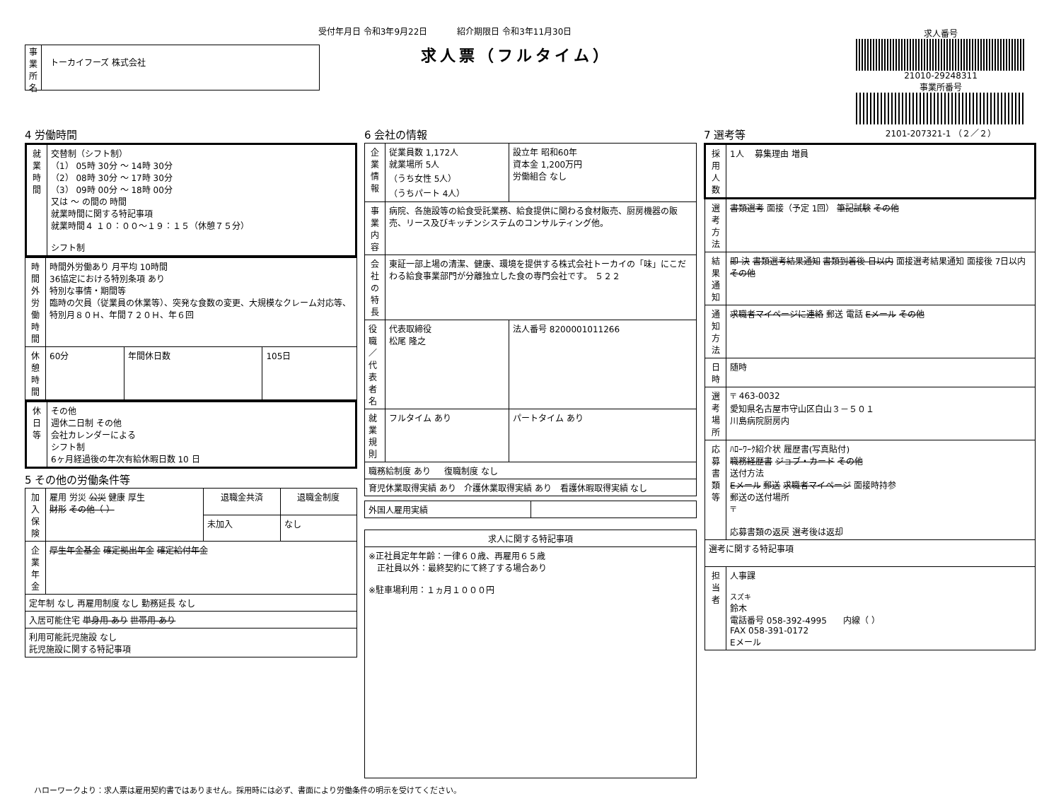受付年月日 令和3年9月22日 紹介期限日 令和3年11月30日
事業所名
トーカイフーズ 株式会社
求人票（フルタイム）
求人番号
21010-29248311
事業所番号
2101-207321-1 （２／２）
4 労働時間
| 就業時間 | 交替制（シフト制） （1） 05時 30分 ～ 14時 30分 （2） 08時 30分 ～ 17時 30分 （3） 09時 00分 ～ 18時 00分 又は ～ の間の 時間 就業時間に関する特記事項 就業時間４ １０：００～１９：１５（休憩７５分） シフト制 |
| 時間外労働時間 | 時間外労働あり 月平均 10時間 36協定における特別条項 あり 特別な事情・期間等 臨時の欠員（従業員の休業等）、突発な食数の変更、大規模なクレーム対応等、特別月８０Ｈ、年間７２０Ｈ、年６回 | | |
| 休憩時間 | 60分 | 年間休日数 | 105日 |
| 休日等 | その他 週休二日制 その他 会社カレンダーによる シフト制 6ヶ月経過後の年次有給休暇日数 10 日 |
5 その他の労働条件等
| 加入保険 | 雇用 労災 公災 健康 厚生 財形 その他（ ） | 退職金共済 | 退職金制度 |
| | | 未加入 | なし |
| 企業年金 | 厚生年金基金 確定拠出年金 確定給付年金 | | |
| 定年制 なし 再雇用制度 なし 勤務延長 なし | | | |
| 入居可能住宅 単身用 あり 世帯用 あり | | | |
| 利用可能託児施設 なし 託児施設に関する特記事項 | | | |
6 会社の情報
| 企業情報 | 従業員数 1,172人 就業場所 5人 （うち女性 5人） （うちパート 4人） | 設立年 昭和60年 資本金 1,200万円 労働組合 なし |
| 事業内容 | 病院、各施設等の給食受託業務、給食提供に関わる食材販売、厨房機器の販売、リース及びキッチンシステムのコンサルティング他。 | |
| 会社の特長 | 東証一部上場の清潔、健康、環境を提供する株式会社トーカイの「味」にこだわる給食事業部門が分離独立した食の専門会社です。 ５２２ | |
| 役職／代表者名 | 代表取締役 松尾 隆之 | 法人番号 8200001011266 |
| 就業規則 | フルタイム あり | パートタイム あり |
| 職務給制度 あり 復職制度 なし | | |
| 育児休業取得実績 あり 介護休業取得実績 あり 看護休暇取得実績 なし | | |
| 外国人雇用実績 | |
| 求人に関する特記事項 |
| --- |
| ※正社員定年年齢：一律６０歳、再雇用６５歳 正社員以外：最終契約にて終了する場合あり ※駐車場利用：１ヵ月１０００円 |
7 選考等
| 採用人数 | 1人 募集理由 増員 |
| 選考方法 | 書類選考 面接（予定 1回） 筆記試験 その他 |
| 結果通知 | 即 決 書類選考結果通知 書類到着後 日以内 面接選考結果通知 面接後 7日以内 その他 |
| 通知方法 | 求職者マイページに連絡 郵送 電話 Eメール その他 |
| 日時 | 随時 |
| 選考場所 | 〒 463-0032 愛知県名古屋市守山区白山３－５０１ 川島病院厨房内 |
| 応募書類等 | ﾊﾛｰﾜｰｸ紹介状 履歴書(写真貼付) 職務経歴書 ジョブ・カード その他 送付方法 Eメール 郵送 求職者マイページ 面接時持参 郵送の送付場所 〒 応募書類の返戻 選考後は返却 |
| 選考に関する特記事項 | |
| 担当者 | 人事課 スズキ 鈴木 電話番号 058-392-4995 内線（ ） FAX 058-391-0172 Eメール |
ハローワークより：求人票は雇用契約書ではありません。採用時には必ず、書面により労働条件の明示を受けてください。